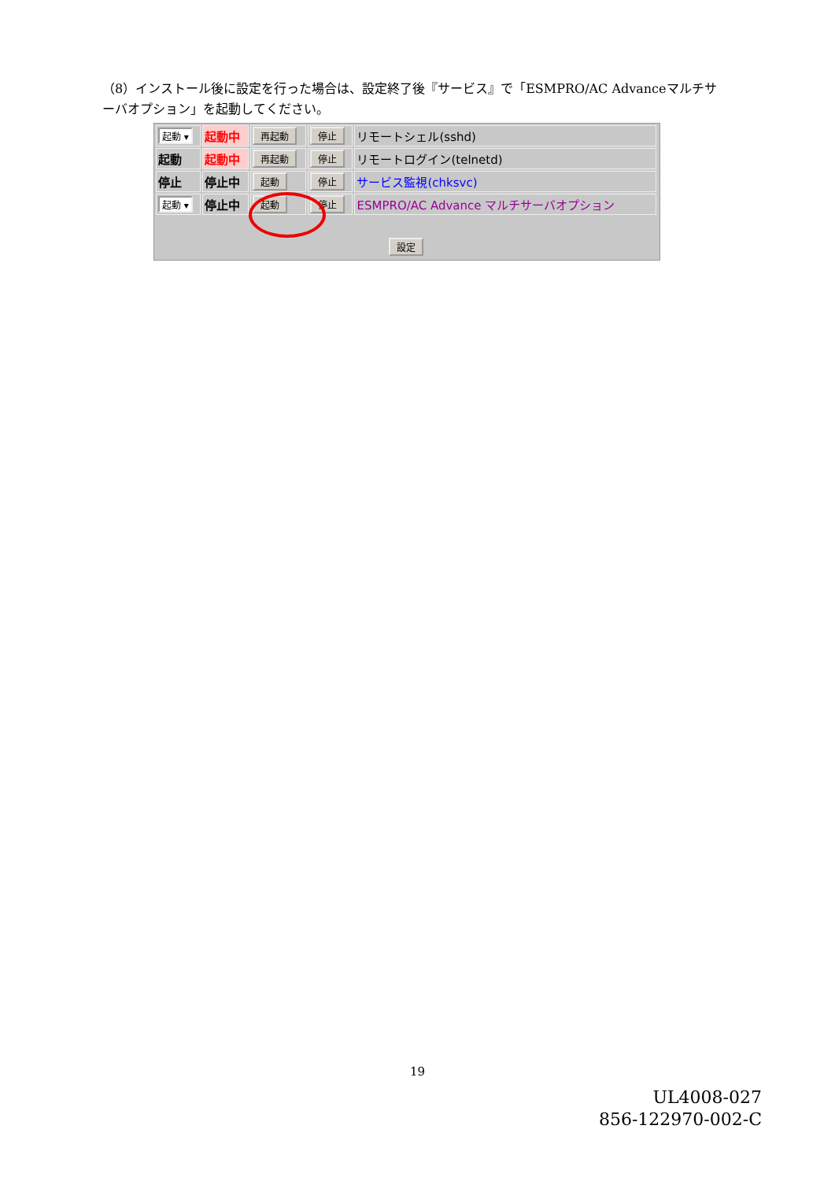（8）インストール後に設定を行った場合は、設定終了後『サービス』で「ESMPRO/AC Advanceマルチサーバオプション」を起動してください。
| 起動 ▾ | 起動中 | 再起動 | 停止 | リモートシェル(sshd) |
| 起動 | 起動中 | 再起動 | 停止 | リモートログイン(telnetd) |
| 停止 | 停止中 | 起動 | 停止 | サービス監視(chksvc) |
| 起動 ▾ | 停止中 | 起動 | 停止 | ESMPRO/AC Advance マルチサーバオプション |
設定
19
UL4008-027
856-122970-002-C